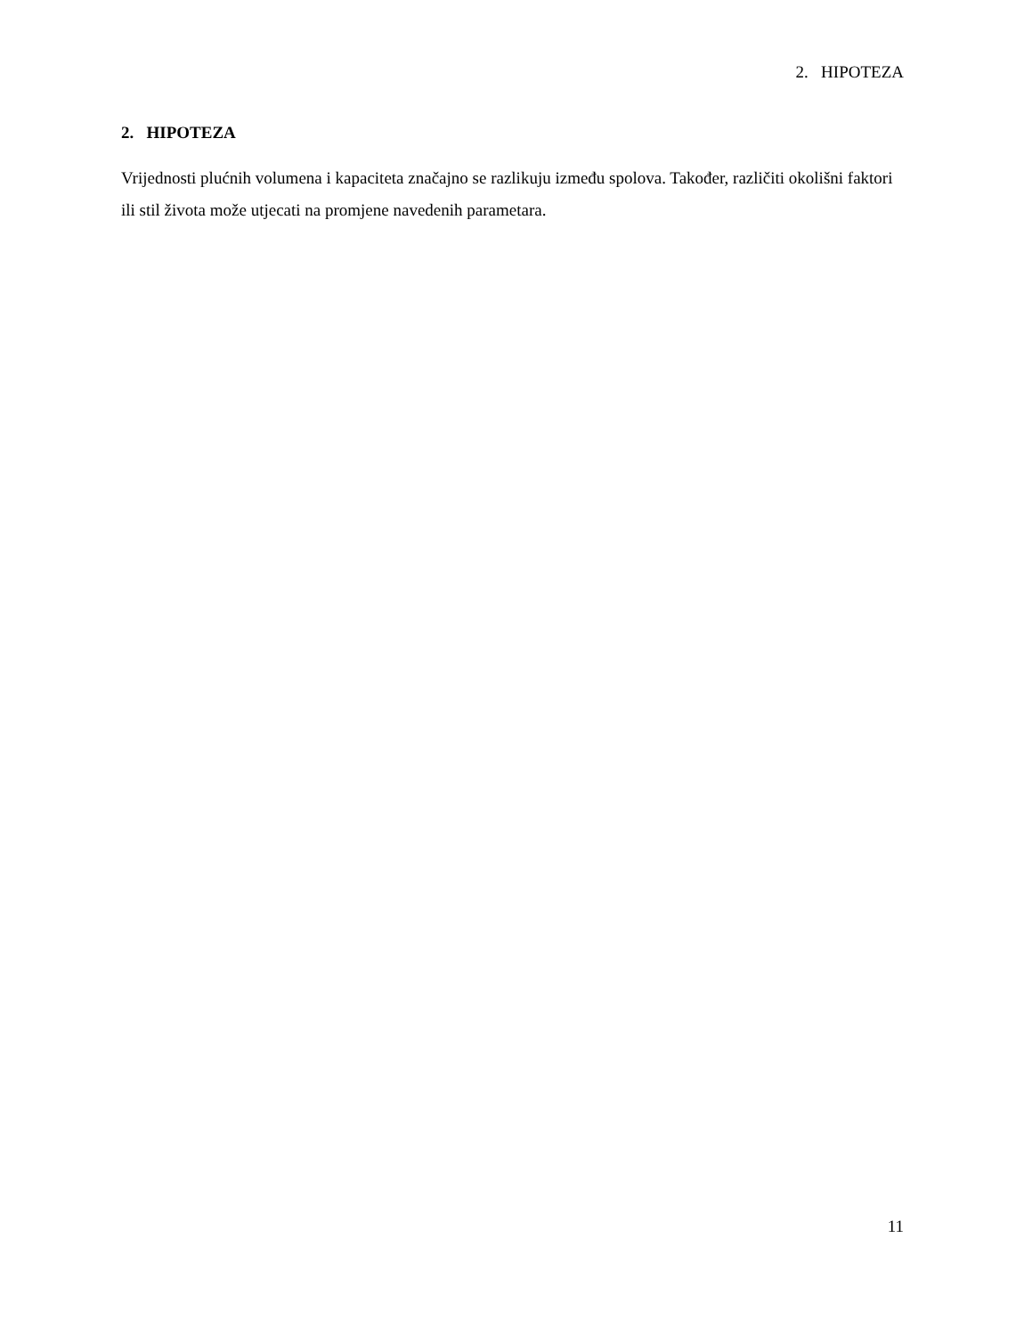2. HIPOTEZA
2. HIPOTEZA
Vrijednosti plućnih volumena i kapaciteta značajno se razlikuju između spolova. Također, različiti okolišni faktori ili stil života može utjecati na promjene navedenih parametara.
11